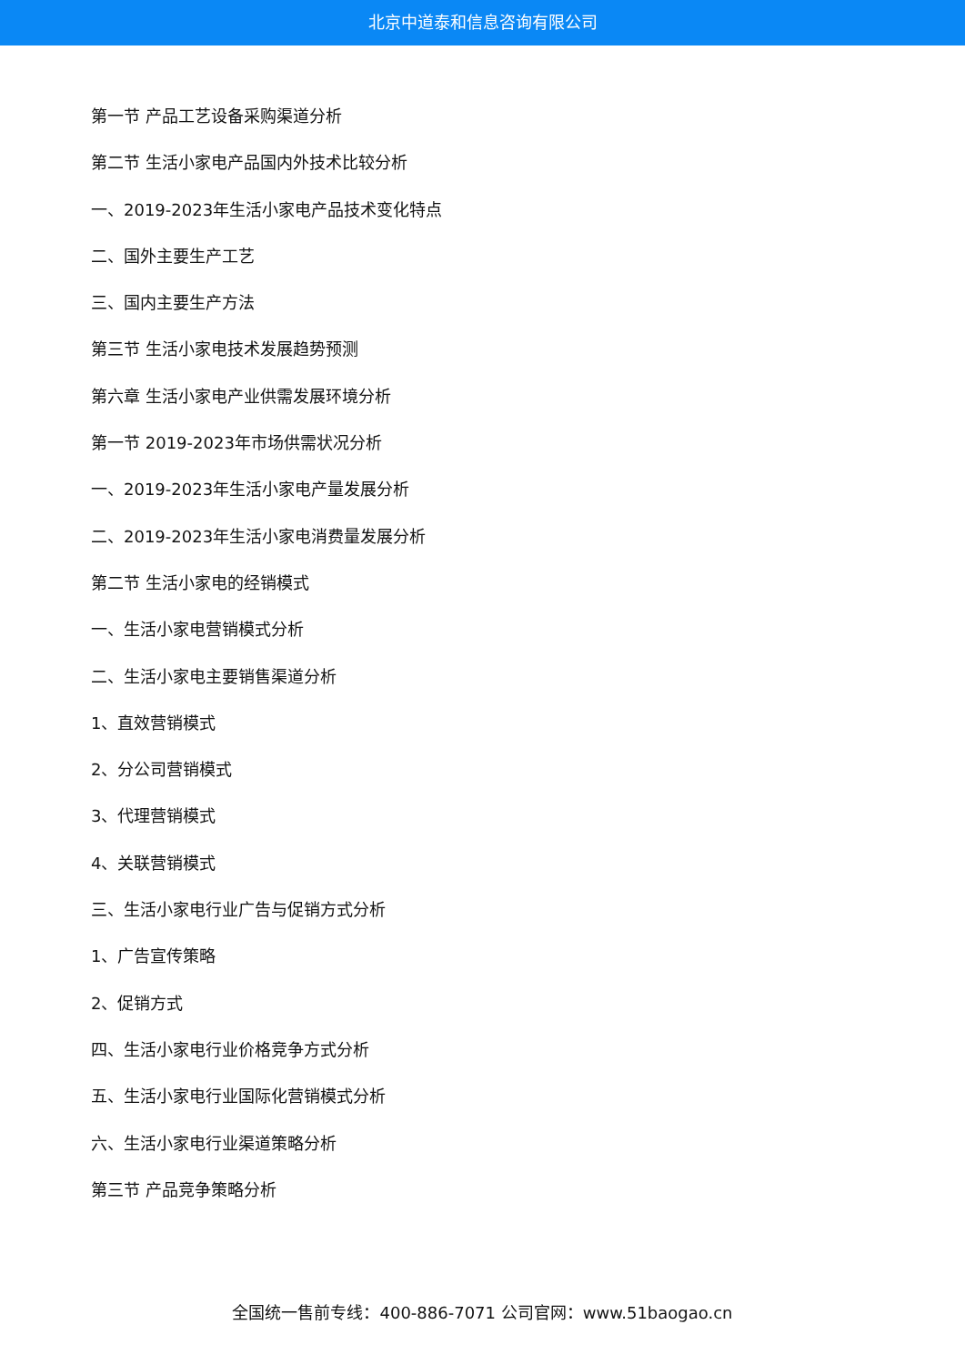北京中道泰和信息咨询有限公司
第一节 产品工艺设备采购渠道分析
第二节 生活小家电产品国内外技术比较分析
一、2019-2023年生活小家电产品技术变化特点
二、国外主要生产工艺
三、国内主要生产方法
第三节 生活小家电技术发展趋势预测
第六章 生活小家电产业供需发展环境分析
第一节 2019-2023年市场供需状况分析
一、2019-2023年生活小家电产量发展分析
二、2019-2023年生活小家电消费量发展分析
第二节 生活小家电的经销模式
一、生活小家电营销模式分析
二、生活小家电主要销售渠道分析
1、直效营销模式
2、分公司营销模式
3、代理营销模式
4、关联营销模式
三、生活小家电行业广告与促销方式分析
1、广告宣传策略
2、促销方式
四、生活小家电行业价格竞争方式分析
五、生活小家电行业国际化营销模式分析
六、生活小家电行业渠道策略分析
第三节 产品竞争策略分析
全国统一售前专线：400-886-7071 公司官网：www.51baogao.cn